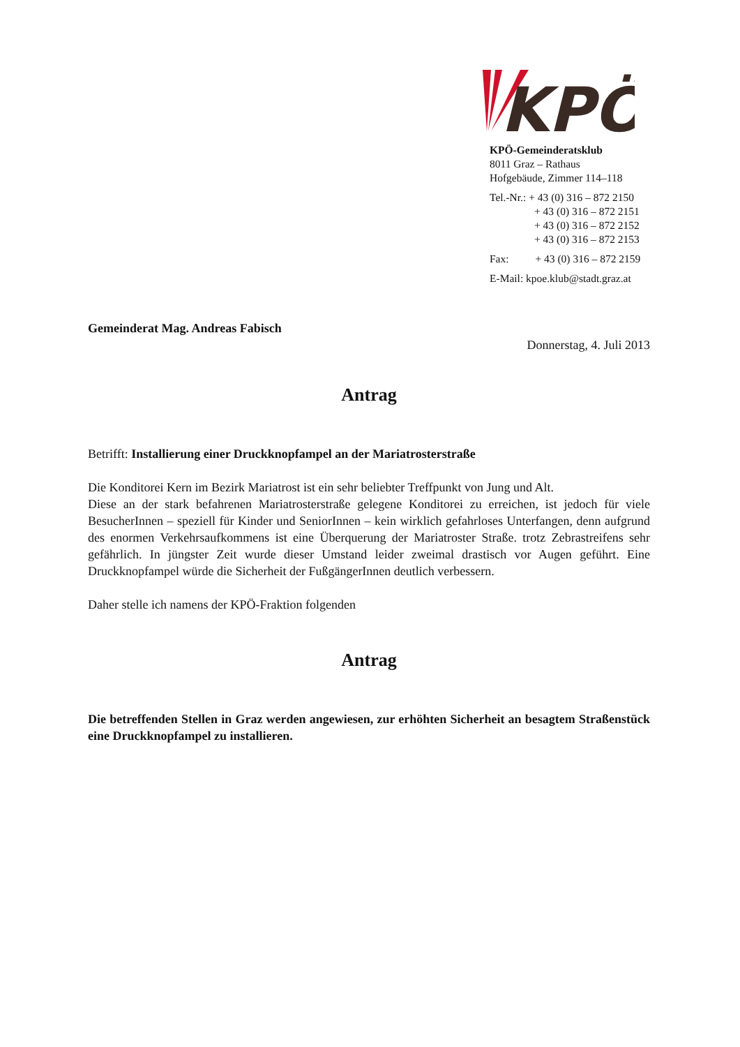KPÖ
KPÖ-Gemeinderatsklub
8011 Graz – Rathaus
Hofgebäude, Zimmer 114–118
Tel.-Nr.: + 43 (0) 316 – 872 2150
+ 43 (0) 316 – 872 2151
+ 43 (0) 316 – 872 2152
+ 43 (0) 316 – 872 2153
Fax: + 43 (0) 316 – 872 2159
E-Mail: kpoe.klub@stadt.graz.at
Gemeinderat Mag. Andreas Fabisch
Donnerstag, 4. Juli 2013
Antrag
Betrifft: Installierung einer Druckknopfampel an der Mariatrosterstraße
Die Konditorei Kern im Bezirk Mariatrost ist ein sehr beliebter Treffpunkt von Jung und Alt.
Diese an der stark befahrenen Mariatrosterstraße gelegene Konditorei zu erreichen, ist jedoch für viele BesucherInnen – speziell für Kinder und SeniorInnen – kein wirklich gefahrloses Unterfangen, denn aufgrund des enormen Verkehrsaufkommens ist eine Überquerung der Mariatroster Straße. trotz Zebrastreifens sehr gefährlich. In jüngster Zeit wurde dieser Umstand leider zweimal drastisch vor Augen geführt. Eine Druckknopfampel würde die Sicherheit der FußgängerInnen deutlich verbessern.
Daher stelle ich namens der KPÖ-Fraktion folgenden
Antrag
Die betreffenden Stellen in Graz werden angewiesen, zur erhöhten Sicherheit an besagtem Straßenstück eine Druckknopfampel zu installieren.